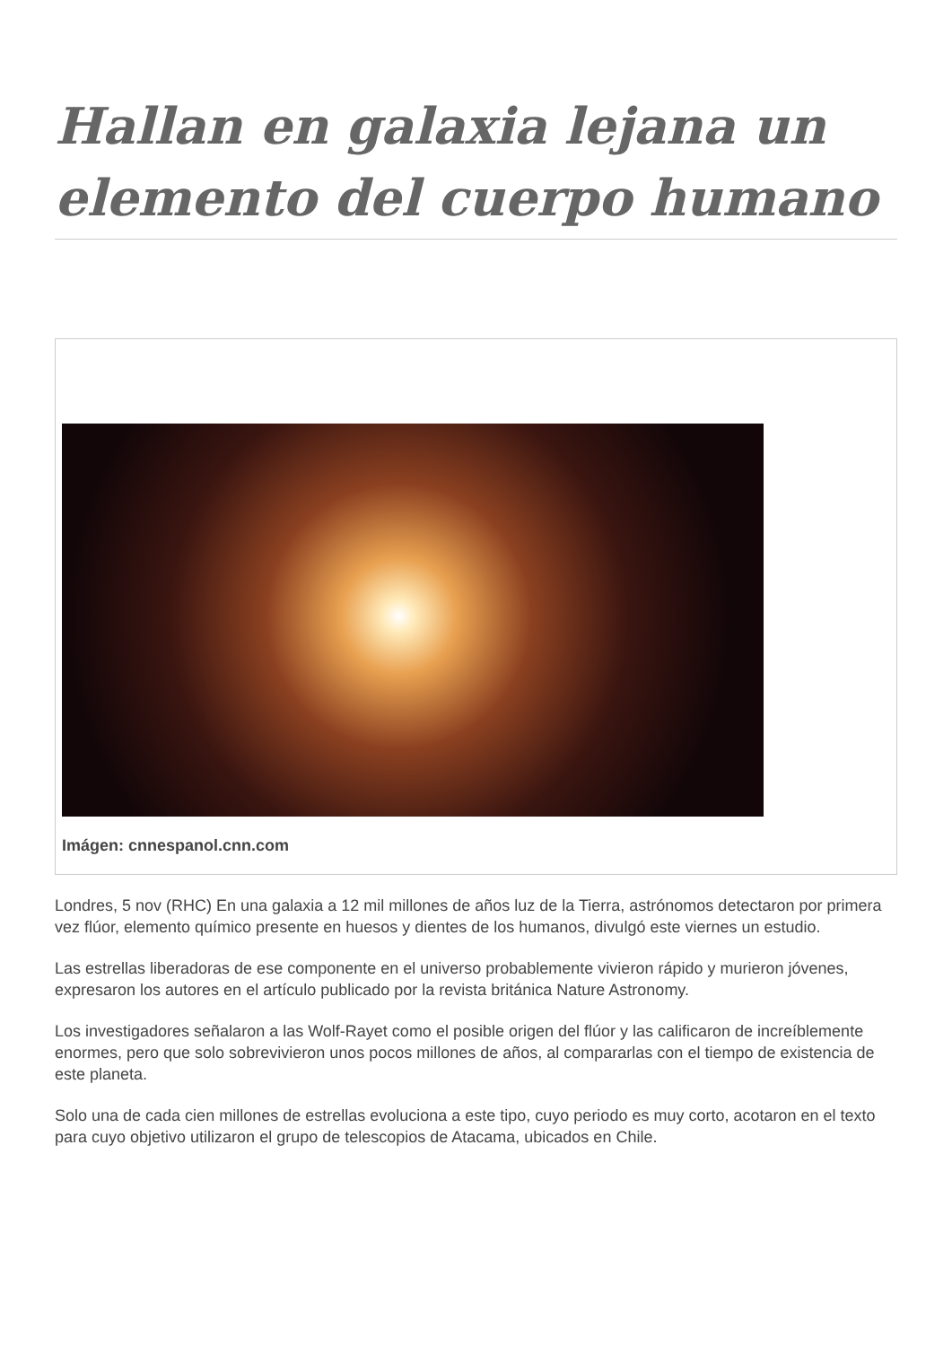Hallan en galaxia lejana un elemento del cuerpo humano
Imágen: cnnespanol.cnn.com
Londres, 5 nov (RHC) En una galaxia a 12 mil millones de años luz de la Tierra, astrónomos detectaron por primera vez flúor, elemento químico presente en huesos y dientes de los humanos, divulgó este viernes un estudio.
Las estrellas liberadoras de ese componente en el universo probablemente vivieron rápido y murieron jóvenes, expresaron los autores en el artículo publicado por la revista británica Nature Astronomy.
Los investigadores señalaron a las Wolf-Rayet como el posible origen del flúor y las calificaron de increíblemente enormes, pero que solo sobrevivieron unos pocos millones de años, al compararlas con el tiempo de existencia de este planeta.
Solo una de cada cien millones de estrellas evoluciona a este tipo, cuyo periodo es muy corto, acotaron en el texto para cuyo objetivo utilizaron el grupo de telescopios de Atacama, ubicados en Chile.